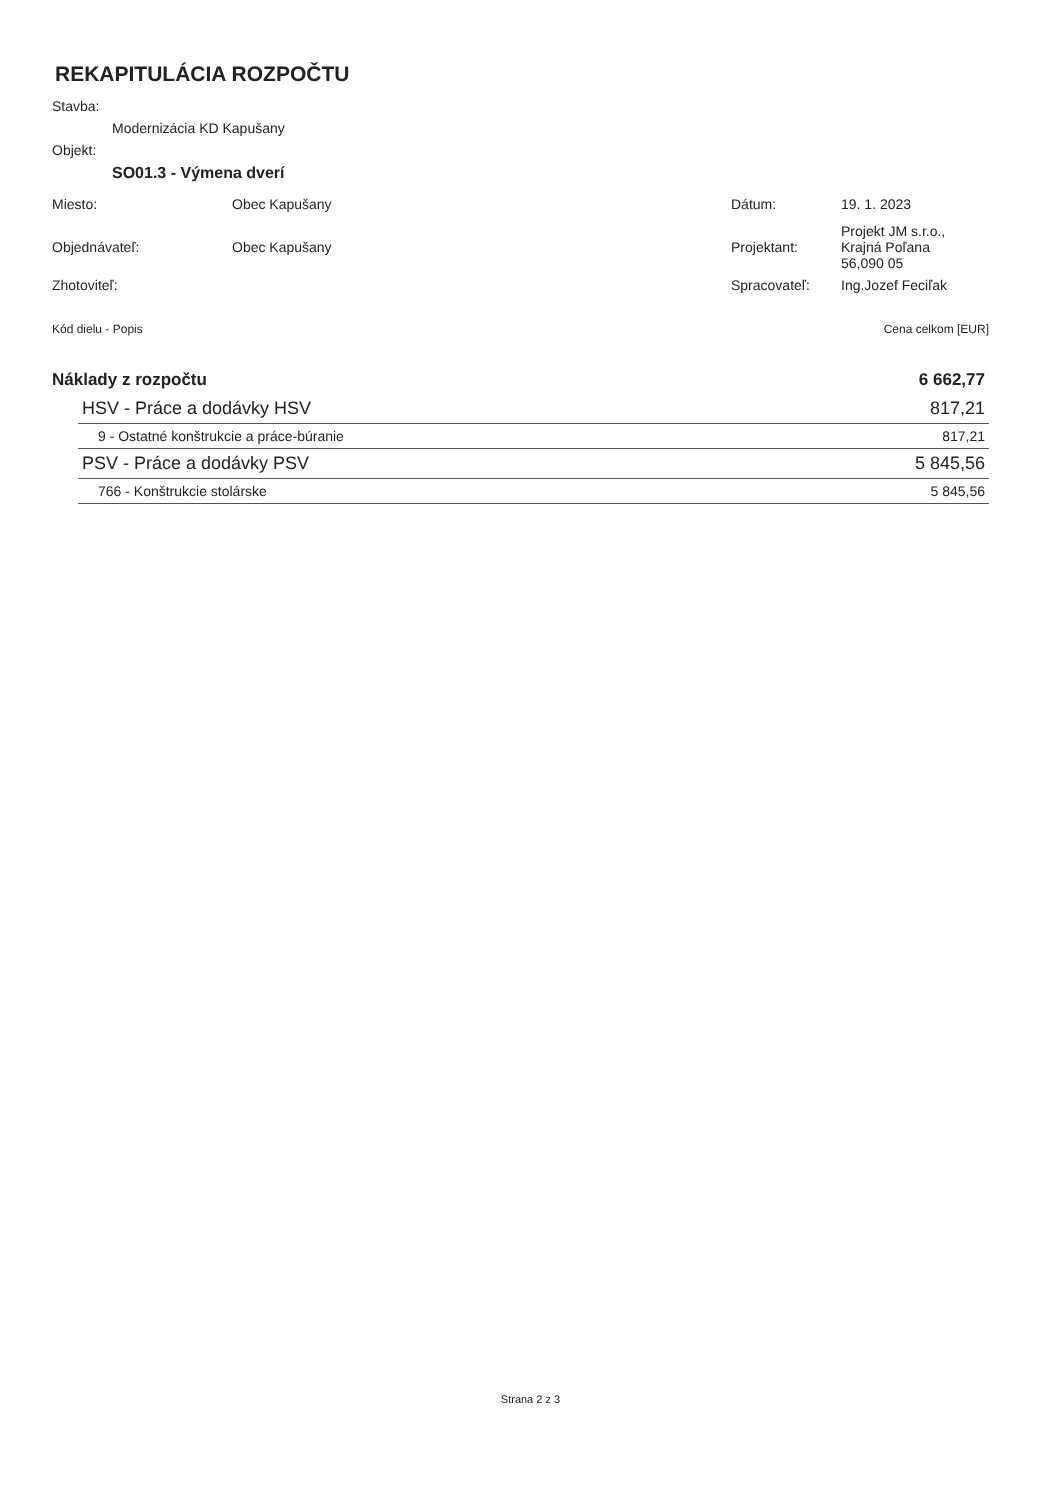REKAPITULÁCIA ROZPOČTU
Stavba:
Modernizácia KD Kapušany
Objekt:
SO01.3 - Výmena dverí
| Miesto: | Obec Kapušany | Dátum: | 19. 1. 2023 |
| Objednávateľ: | Obec Kapušany | Projektant: | Projekt JM s.r.o., Krajná Poľana 56,090 05 |
| Zhotoviteľ: | | Spracovateľ: | Ing.Jozef Feciľak |
| Kód dielu - Popis | Cena celkom [EUR] |
| --- | --- |
| Náklady z rozpočtu | 6 662,77 |
| HSV - Práce a dodávky HSV | 817,21 |
| 9 - Ostatné konštrukcie a práce-búranie | 817,21 |
| PSV - Práce a dodávky PSV | 5 845,56 |
| 766 - Konštrukcie stolárske | 5 845,56 |
Strana 2 z 3